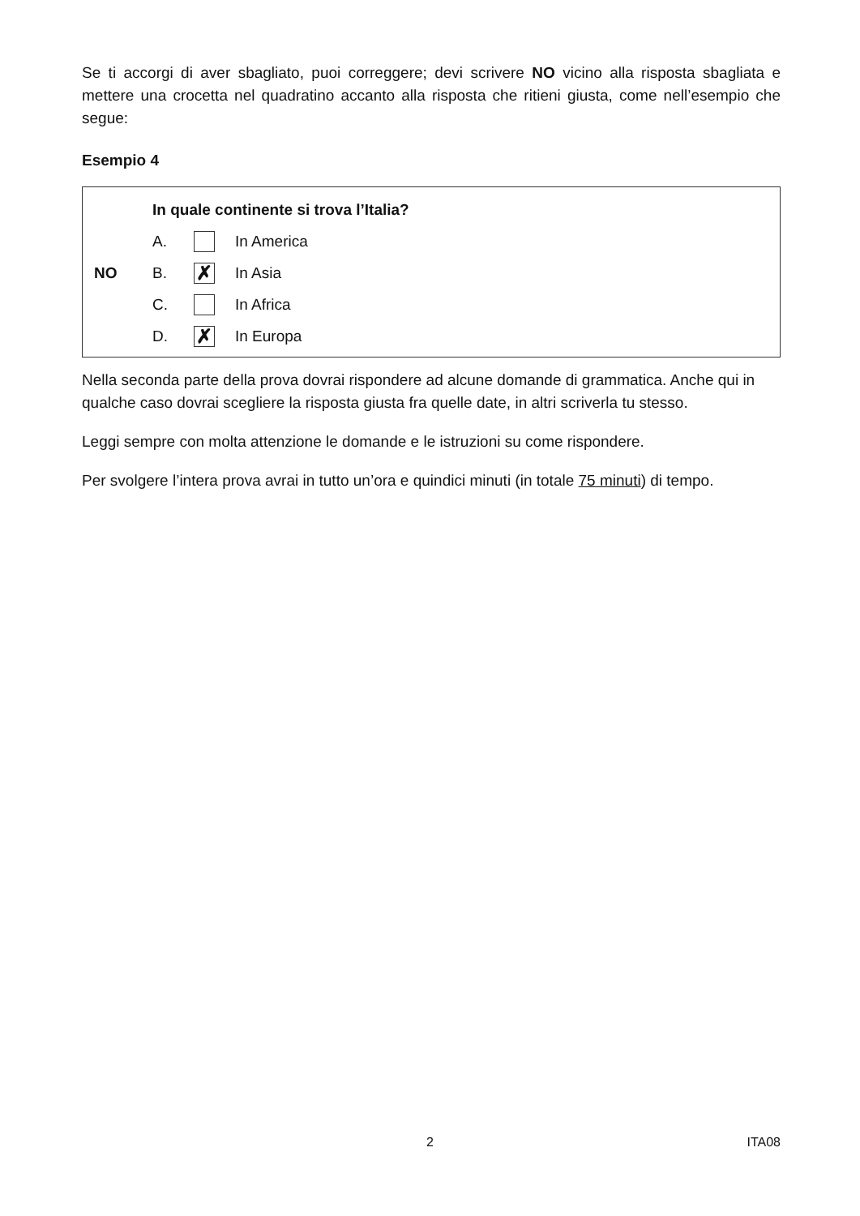Se ti accorgi di aver sbagliato, puoi correggere; devi scrivere NO vicino alla risposta sbagliata e mettere una crocetta nel quadratino accanto alla risposta che ritieni giusta, come nell’esempio che segue:
Esempio 4
In quale continente si trova l’Italia?
A.
In America
NO B.
✗
In Asia
C.
In Africa
D.
✗
In Europa
Nella seconda parte della prova dovrai rispondere ad alcune domande di grammatica. Anche qui in qualche caso dovrai scegliere la risposta giusta fra quelle date, in altri scriverla tu stesso.
Leggi sempre con molta attenzione le domande e le istruzioni su come rispondere.
Per svolgere l’intera prova avrai in tutto un’ora e quindici minuti (in totale 75 minuti) di tempo.
2 ITA08